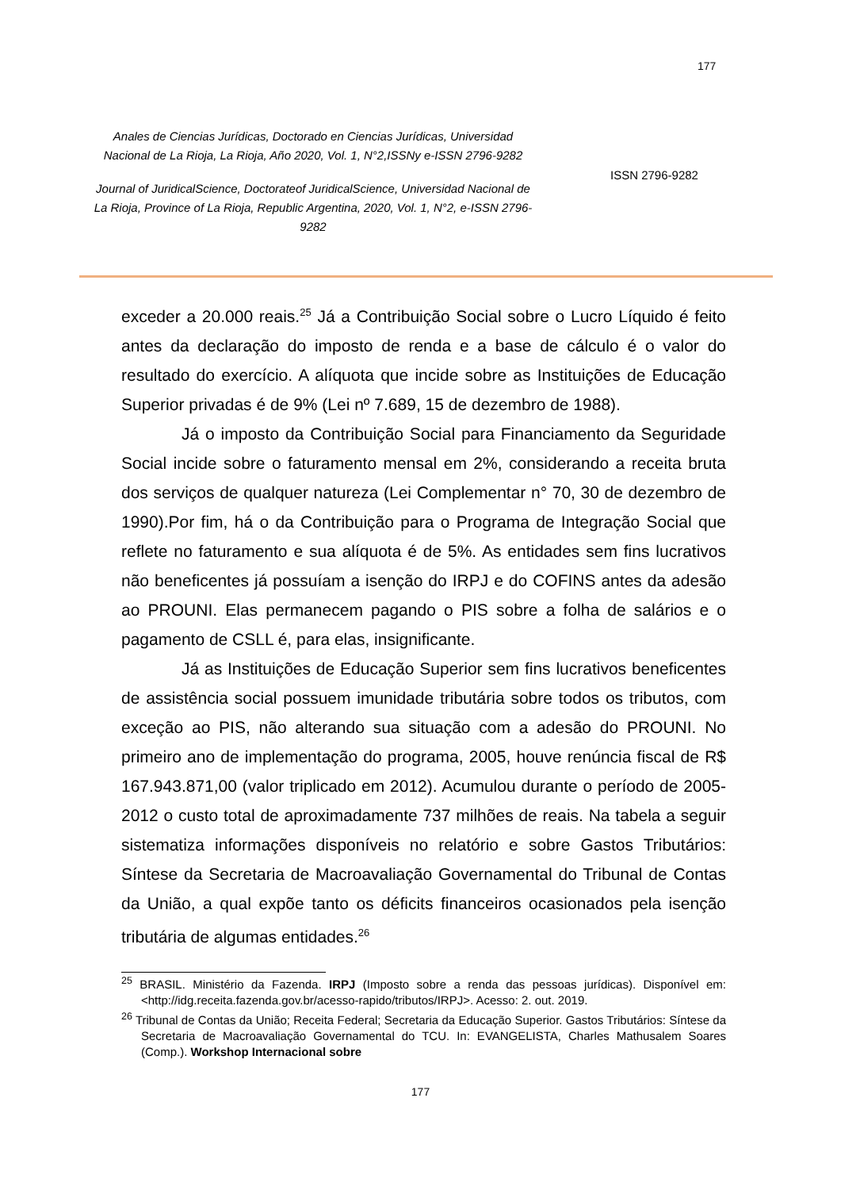177
Anales de Ciencias Jurídicas, Doctorado en Ciencias Jurídicas, Universidad Nacional de La Rioja, La Rioja, Año 2020, Vol. 1, N°2,ISSNy e-ISSN 2796-9282
Journal of JuridicalScience, Doctorateof JuridicalScience, Universidad Nacional de La Rioja, Province of La Rioja, Republic Argentina, 2020, Vol. 1, N°2, e-ISSN 2796-9282
ISSN 2796-9282
exceder a 20.000 reais.<sup>25</sup> Já a Contribuição Social sobre o Lucro Líquido é feito antes da declaração do imposto de renda e a base de cálculo é o valor do resultado do exercício. A alíquota que incide sobre as Instituições de Educação Superior privadas é de 9% (Lei nº 7.689, 15 de dezembro de 1988).
Já o imposto da Contribuição Social para Financiamento da Seguridade Social incide sobre o faturamento mensal em 2%, considerando a receita bruta dos serviços de qualquer natureza (Lei Complementar n° 70, 30 de dezembro de 1990).Por fim, há o da Contribuição para o Programa de Integração Social que reflete no faturamento e sua alíquota é de 5%. As entidades sem fins lucrativos não beneficentes já possuíam a isenção do IRPJ e do COFINS antes da adesão ao PROUNI. Elas permanecem pagando o PIS sobre a folha de salários e o pagamento de CSLL é, para elas, insignificante.
Já as Instituições de Educação Superior sem fins lucrativos beneficentes de assistência social possuem imunidade tributária sobre todos os tributos, com exceção ao PIS, não alterando sua situação com a adesão do PROUNI. No primeiro ano de implementação do programa, 2005, houve renúncia fiscal de R$ 167.943.871,00 (valor triplicado em 2012). Acumulou durante o período de 2005-2012 o custo total de aproximadamente 737 milhões de reais. Na tabela a seguir sistematiza informações disponíveis no relatório e sobre Gastos Tributários: Síntese da Secretaria de Macroavaliação Governamental do Tribunal de Contas da União, a qual expõe tanto os déficits financeiros ocasionados pela isenção tributária de algumas entidades.<sup>26</sup>
<sup>25</sup> BRASIL. Ministério da Fazenda. IRPJ (Imposto sobre a renda das pessoas jurídicas). Disponível em: <http://idg.receita.fazenda.gov.br/acesso-rapido/tributos/IRPJ>. Acesso: 2. out. 2019.
<sup>26</sup> Tribunal de Contas da União; Receita Federal; Secretaria da Educação Superior. Gastos Tributários: Síntese da Secretaria de Macroavaliação Governamental do TCU. In: EVANGELISTA, Charles Mathusalem Soares (Comp.). Workshop Internacional sobre
177